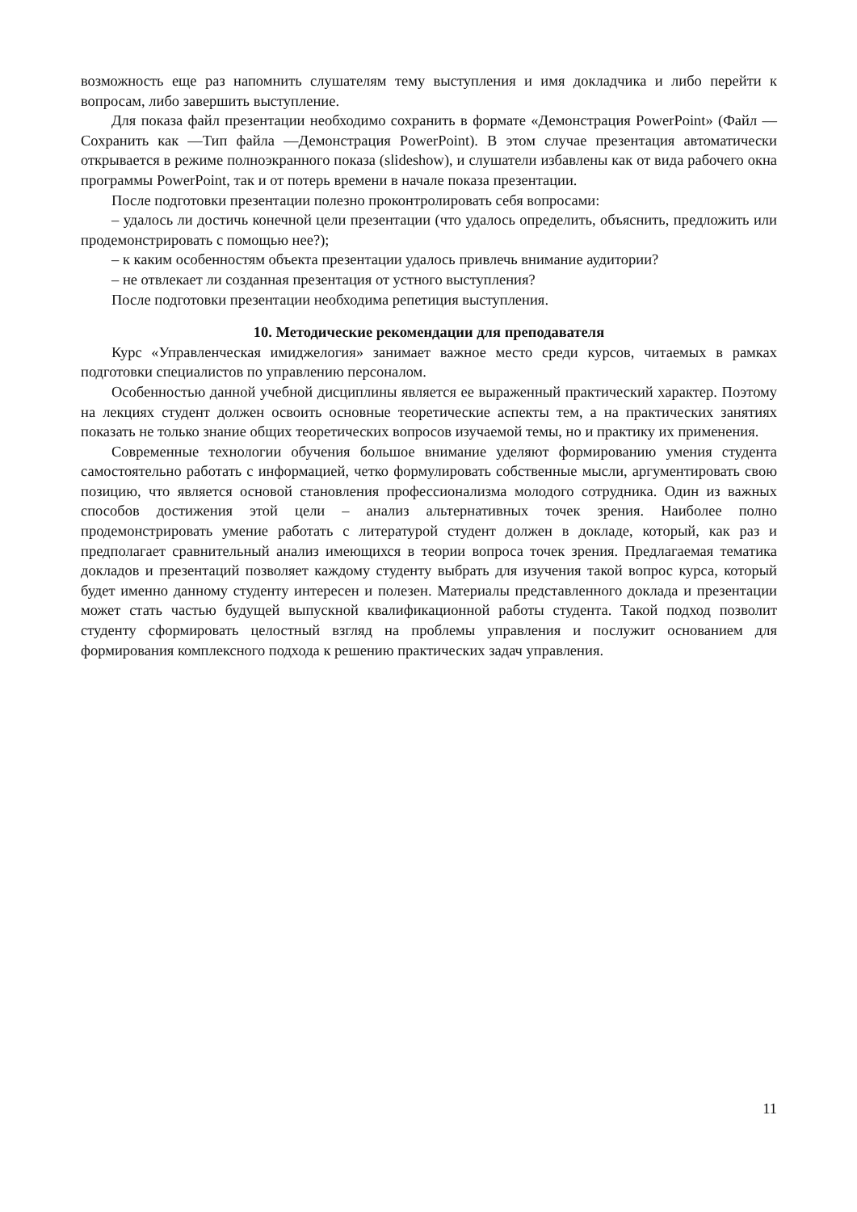возможность еще раз напомнить слушателям тему выступления и имя докладчика и либо перейти к вопросам, либо завершить выступление.
Для показа файл презентации необходимо сохранить в формате «Демонстрация PowerPoint» (Файл — Сохранить как —Тип файла —Демонстрация PowerPoint). В этом случае презентация автоматически открывается в режиме полноэкранного показа (slideshow), и слушатели избавлены как от вида рабочего окна программы PowerPoint, так и от потерь времени в начале показа презентации.
После подготовки презентации полезно проконтролировать себя вопросами:
– удалось ли достичь конечной цели презентации (что удалось определить, объяснить, предложить или продемонстрировать с помощью нее?);
– к каким особенностям объекта презентации удалось привлечь внимание аудитории?
– не отвлекает ли созданная презентация от устного выступления?
После подготовки презентации необходима репетиция выступления.
10. Методические рекомендации для преподавателя
Курс «Управленческая имиджелогия» занимает важное место среди курсов, читаемых в рамках подготовки специалистов по управлению персоналом.
Особенностью данной учебной дисциплины является ее выраженный практический характер. Поэтому на лекциях студент должен освоить основные теоретические аспекты тем, а на практических занятиях показать не только знание общих теоретических вопросов изучаемой темы, но и практику их применения.
Современные технологии обучения большое внимание уделяют формированию умения студента самостоятельно работать с информацией, четко формулировать собственные мысли, аргументировать свою позицию, что является основой становления профессионализма молодого сотрудника. Один из важных способов достижения этой цели – анализ альтернативных точек зрения. Наиболее полно продемонстрировать умение работать с литературой студент должен в докладе, который, как раз и предполагает сравнительный анализ имеющихся в теории вопроса точек зрения. Предлагаемая тематика докладов и презентаций позволяет каждому студенту выбрать для изучения такой вопрос курса, который будет именно данному студенту интересен и полезен. Материалы представленного доклада и презентации может стать частью будущей выпускной квалификационной работы студента. Такой подход позволит студенту сформировать целостный взгляд на проблемы управления и послужит основанием для формирования комплексного подхода к решению практических задач управления.
11